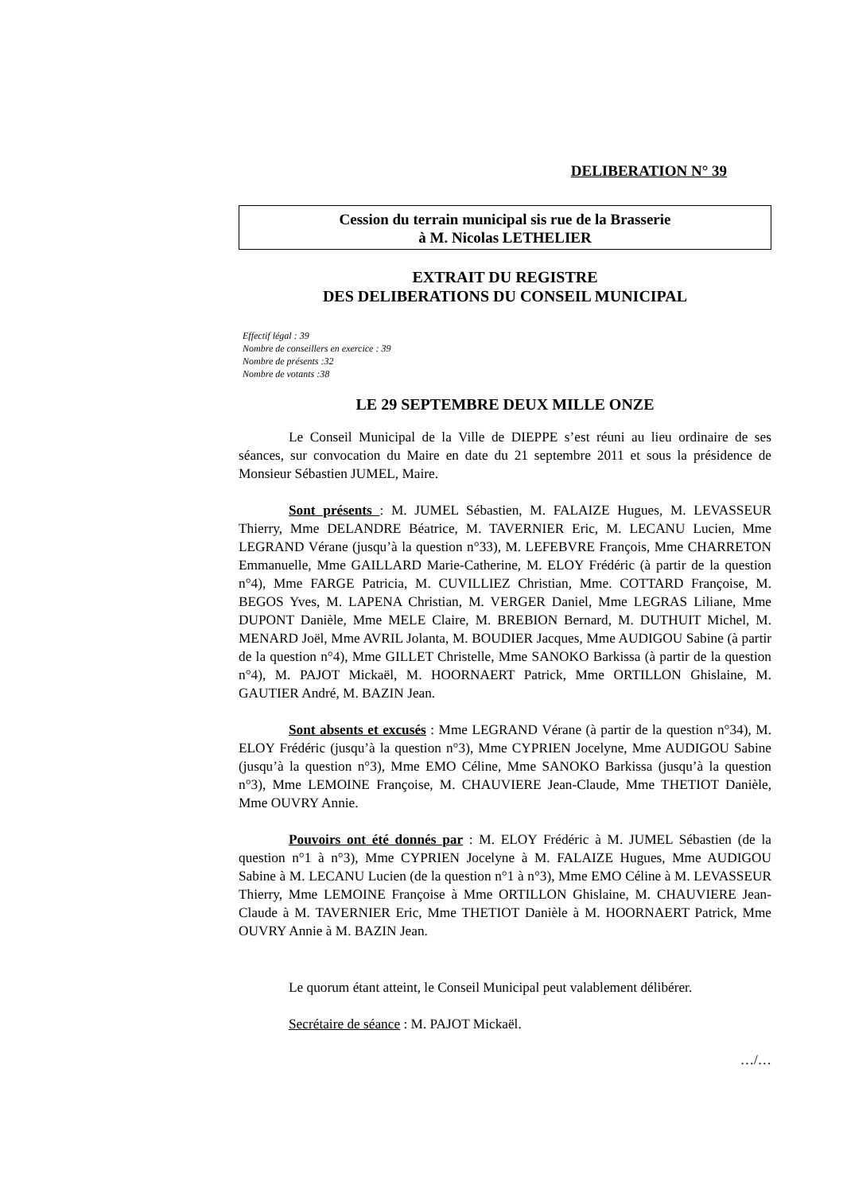DELIBERATION N° 39
Cession du terrain municipal sis rue de la Brasserie
à M. Nicolas LETHELIER
EXTRAIT DU REGISTRE
DES DELIBERATIONS DU CONSEIL MUNICIPAL
Effectif légal : 39
Nombre de conseillers en exercice : 39
Nombre de présents :32
Nombre de votants :38
LE 29 SEPTEMBRE DEUX MILLE ONZE
Le Conseil Municipal de la Ville de DIEPPE s’est réuni au lieu ordinaire de ses séances, sur convocation du Maire en date du 21 septembre 2011 et sous la présidence de Monsieur Sébastien JUMEL, Maire.
Sont présents : M. JUMEL Sébastien, M. FALAIZE Hugues, M. LEVASSEUR Thierry, Mme DELANDRE Béatrice, M. TAVERNIER Eric, M. LECANU Lucien, Mme LEGRAND Vérane (jusqu’à la question n°33), M. LEFEBVRE François, Mme CHARRETON Emmanuelle, Mme GAILLARD Marie-Catherine, M. ELOY Frédéric (à partir de la question n°4), Mme FARGE Patricia, M. CUVILLIEZ Christian, Mme. COTTARD Françoise, M. BEGOS Yves, M. LAPENA Christian, M. VERGER Daniel, Mme LEGRAS Liliane, Mme DUPONT Danièle, Mme MELE Claire, M. BREBION Bernard, M. DUTHUIT Michel, M. MENARD Joël, Mme AVRIL Jolanta, M. BOUDIER Jacques, Mme AUDIGOU Sabine (à partir de la question n°4), Mme GILLET Christelle, Mme SANOKO Barkissa (à partir de la question n°4), M. PAJOT Mickaël, M. HOORNAERT Patrick, Mme ORTILLON Ghislaine, M. GAUTIER André, M. BAZIN Jean.
Sont absents et excusés : Mme LEGRAND Vérane (à partir de la question n°34), M. ELOY Frédéric (jusqu’à la question n°3), Mme CYPRIEN Jocelyne, Mme AUDIGOU Sabine (jusqu’à la question n°3), Mme EMO Céline, Mme SANOKO Barkissa (jusqu’à la question n°3), Mme LEMOINE Françoise, M. CHAUVIERE Jean-Claude, Mme THETIOT Danièle, Mme OUVRY Annie.
Pouvoirs ont été donnés par : M. ELOY Frédéric à M. JUMEL Sébastien (de la question n°1 à n°3), Mme CYPRIEN Jocelyne à M. FALAIZE Hugues, Mme AUDIGOU Sabine à M. LECANU Lucien (de la question n°1 à n°3), Mme EMO Céline à M. LEVASSEUR Thierry, Mme LEMOINE Françoise à Mme ORTILLON Ghislaine, M. CHAUVIERE Jean-Claude à M. TAVERNIER Eric, Mme THETIOT Danièle à M. HOORNAERT Patrick, Mme OUVRY Annie à M. BAZIN Jean.
Le quorum étant atteint, le Conseil Municipal peut valablement délibérer.
Secrétaire de séance : M. PAJOT Mickaël.
…/…